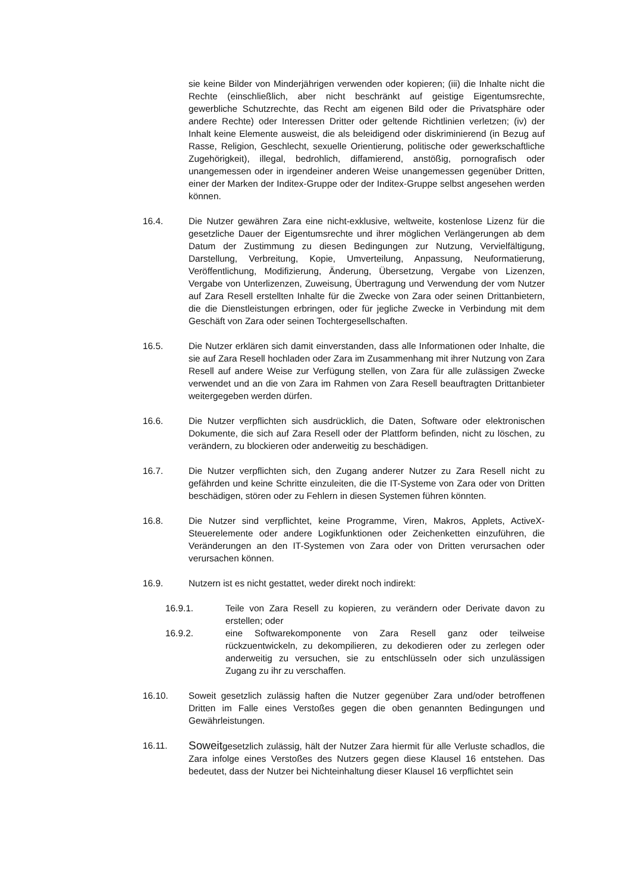sie keine Bilder von Minderjährigen verwenden oder kopieren; (iii) die Inhalte nicht die Rechte (einschließlich, aber nicht beschränkt auf geistige Eigentumsrechte, gewerbliche Schutzrechte, das Recht am eigenen Bild oder die Privatsphäre oder andere Rechte) oder Interessen Dritter oder geltende Richtlinien verletzen; (iv) der Inhalt keine Elemente ausweist, die als beleidigend oder diskriminierend (in Bezug auf Rasse, Religion, Geschlecht, sexuelle Orientierung, politische oder gewerkschaftliche Zugehörigkeit), illegal, bedrohlich, diffamierend, anstößig, pornografisch oder unangemessen oder in irgendeiner anderen Weise unangemessen gegenüber Dritten, einer der Marken der Inditex-Gruppe oder der Inditex-Gruppe selbst angesehen werden können.
16.4. Die Nutzer gewähren Zara eine nicht-exklusive, weltweite, kostenlose Lizenz für die gesetzliche Dauer der Eigentumsrechte und ihrer möglichen Verlängerungen ab dem Datum der Zustimmung zu diesen Bedingungen zur Nutzung, Vervielfältigung, Darstellung, Verbreitung, Kopie, Umverteilung, Anpassung, Neuformatierung, Veröffentlichung, Modifizierung, Änderung, Übersetzung, Vergabe von Lizenzen, Vergabe von Unterlizenzen, Zuweisung, Übertragung und Verwendung der vom Nutzer auf Zara Resell erstellten Inhalte für die Zwecke von Zara oder seinen Drittanbietern, die die Dienstleistungen erbringen, oder für jegliche Zwecke in Verbindung mit dem Geschäft von Zara oder seinen Tochtergesellschaften.
16.5. Die Nutzer erklären sich damit einverstanden, dass alle Informationen oder Inhalte, die sie auf Zara Resell hochladen oder Zara im Zusammenhang mit ihrer Nutzung von Zara Resell auf andere Weise zur Verfügung stellen, von Zara für alle zulässigen Zwecke verwendet und an die von Zara im Rahmen von Zara Resell beauftragten Drittanbieter weitergegeben werden dürfen.
16.6. Die Nutzer verpflichten sich ausdrücklich, die Daten, Software oder elektronischen Dokumente, die sich auf Zara Resell oder der Plattform befinden, nicht zu löschen, zu verändern, zu blockieren oder anderweitig zu beschädigen.
16.7. Die Nutzer verpflichten sich, den Zugang anderer Nutzer zu Zara Resell nicht zu gefährden und keine Schritte einzuleiten, die die IT-Systeme von Zara oder von Dritten beschädigen, stören oder zu Fehlern in diesen Systemen führen könnten.
16.8. Die Nutzer sind verpflichtet, keine Programme, Viren, Makros, Applets, ActiveX-Steuerelemente oder andere Logikfunktionen oder Zeichenketten einzuführen, die Veränderungen an den IT-Systemen von Zara oder von Dritten verursachen oder verursachen können.
16.9. Nutzern ist es nicht gestattet, weder direkt noch indirekt:
16.9.1. Teile von Zara Resell zu kopieren, zu verändern oder Derivate davon zu erstellen; oder
16.9.2. eine Softwarekomponente von Zara Resell ganz oder teilweise rückzuentwickeln, zu dekompilieren, zu dekodieren oder zu zerlegen oder anderweitig zu versuchen, sie zu entschlüsseln oder sich unzulässigen Zugang zu ihr zu verschaffen.
16.10. Soweit gesetzlich zulässig haften die Nutzer gegenüber Zara und/oder betroffenen Dritten im Falle eines Verstoßes gegen die oben genannten Bedingungen und Gewährleistungen.
16.11.
Soweitgesetzlich zulässig, hält der Nutzer Zara hiermit für alle Verluste schadlos, die Zara infolge eines Verstoßes des Nutzers gegen diese Klausel 16 entstehen. Das bedeutet, dass der Nutzer bei Nichteinhaltung dieser Klausel 16 verpflichtet sein